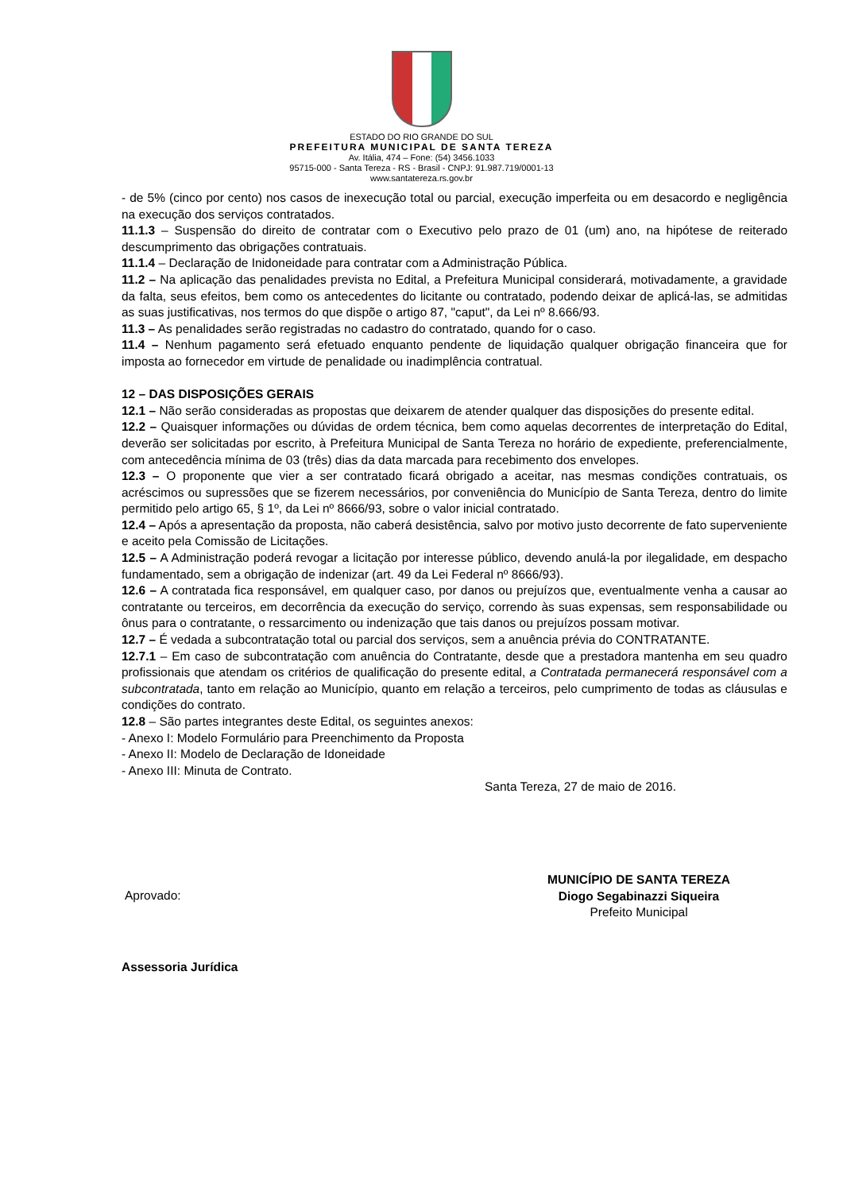ESTADO DO RIO GRANDE DO SUL
PREFEITURA MUNICIPAL DE SANTA TEREZA
Av. Itália, 474 – Fone: (54) 3456.1033
95715-000 - Santa Tereza - RS - Brasil - CNPJ: 91.987.719/0001-13
www.santatereza.rs.gov.br
- de 5% (cinco por cento) nos casos de inexecução total ou parcial, execução imperfeita ou em desacordo e negligência na execução dos serviços contratados.
11.1.3 – Suspensão do direito de contratar com o Executivo pelo prazo de 01 (um) ano, na hipótese de reiterado descumprimento das obrigações contratuais.
11.1.4 – Declaração de Inidoneidade para contratar com a Administração Pública.
11.2 – Na aplicação das penalidades prevista no Edital, a Prefeitura Municipal considerará, motivadamente, a gravidade da falta, seus efeitos, bem como os antecedentes do licitante ou contratado, podendo deixar de aplicá-las, se admitidas as suas justificativas, nos termos do que dispõe o artigo 87, "caput", da Lei nº 8.666/93.
11.3 – As penalidades serão registradas no cadastro do contratado, quando for o caso.
11.4 – Nenhum pagamento será efetuado enquanto pendente de liquidação qualquer obrigação financeira que for imposta ao fornecedor em virtude de penalidade ou inadimplência contratual.
12 – DAS DISPOSIÇÕES GERAIS
12.1 – Não serão consideradas as propostas que deixarem de atender qualquer das disposições do presente edital.
12.2 – Quaisquer informações ou dúvidas de ordem técnica, bem como aquelas decorrentes de interpretação do Edital, deverão ser solicitadas por escrito, à Prefeitura Municipal de Santa Tereza no horário de expediente, preferencialmente, com antecedência mínima de 03 (três) dias da data marcada para recebimento dos envelopes.
12.3 – O proponente que vier a ser contratado ficará obrigado a aceitar, nas mesmas condições contratuais, os acréscimos ou supressões que se fizerem necessários, por conveniência do Município de Santa Tereza, dentro do limite permitido pelo artigo 65, § 1º, da Lei nº 8666/93, sobre o valor inicial contratado.
12.4 – Após a apresentação da proposta, não caberá desistência, salvo por motivo justo decorrente de fato superveniente e aceito pela Comissão de Licitações.
12.5 – A Administração poderá revogar a licitação por interesse público, devendo anulá-la por ilegalidade, em despacho fundamentado, sem a obrigação de indenizar (art. 49 da Lei Federal nº 8666/93).
12.6 – A contratada fica responsável, em qualquer caso, por danos ou prejuízos que, eventualmente venha a causar ao contratante ou terceiros, em decorrência da execução do serviço, correndo às suas expensas, sem responsabilidade ou ônus para o contratante, o ressarcimento ou indenização que tais danos ou prejuízos possam motivar.
12.7 – É vedada a subcontratação total ou parcial dos serviços, sem a anuência prévia do CONTRATANTE.
12.7.1 – Em caso de subcontratação com anuência do Contratante, desde que a prestadora mantenha em seu quadro profissionais que atendam os critérios de qualificação do presente edital, a Contratada permanecerá responsável com a subcontratada, tanto em relação ao Município, quanto em relação a terceiros, pelo cumprimento de todas as cláusulas e condições do contrato.
12.8 – São partes integrantes deste Edital, os seguintes anexos:
- Anexo I: Modelo Formulário para Preenchimento da Proposta
- Anexo II: Modelo de Declaração de Idoneidade
- Anexo III: Minuta de Contrato.
Santa Tereza, 27 de maio de 2016.
Aprovado:
MUNICÍPIO DE SANTA TEREZA
Diogo Segabinazzi Siqueira
Prefeito Municipal
Assessoria Jurídica